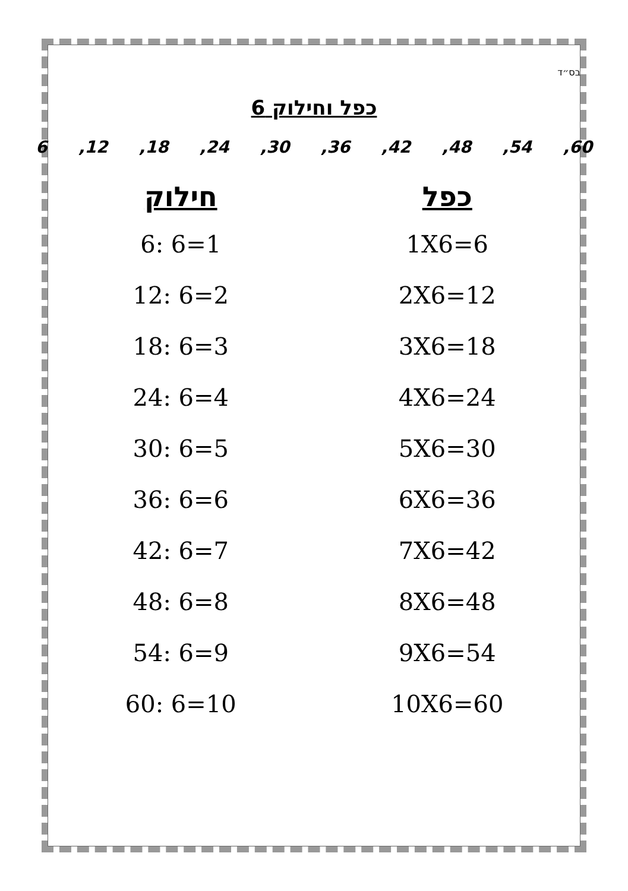בס״ד
כפל וחילוק 6
60, 54, 48, 42, 36, 30, 24, 18, 12, 6
כפל
1X6=6
2X6=12
3X6=18
4X6=24
5X6=30
6X6=36
7X6=42
8X6=48
9X6=54
10X6=60
חילוק
6: 6=1
12: 6=2
18: 6=3
24: 6=4
30: 6=5
36: 6=6
42: 6=7
48: 6=8
54: 6=9
60: 6=10